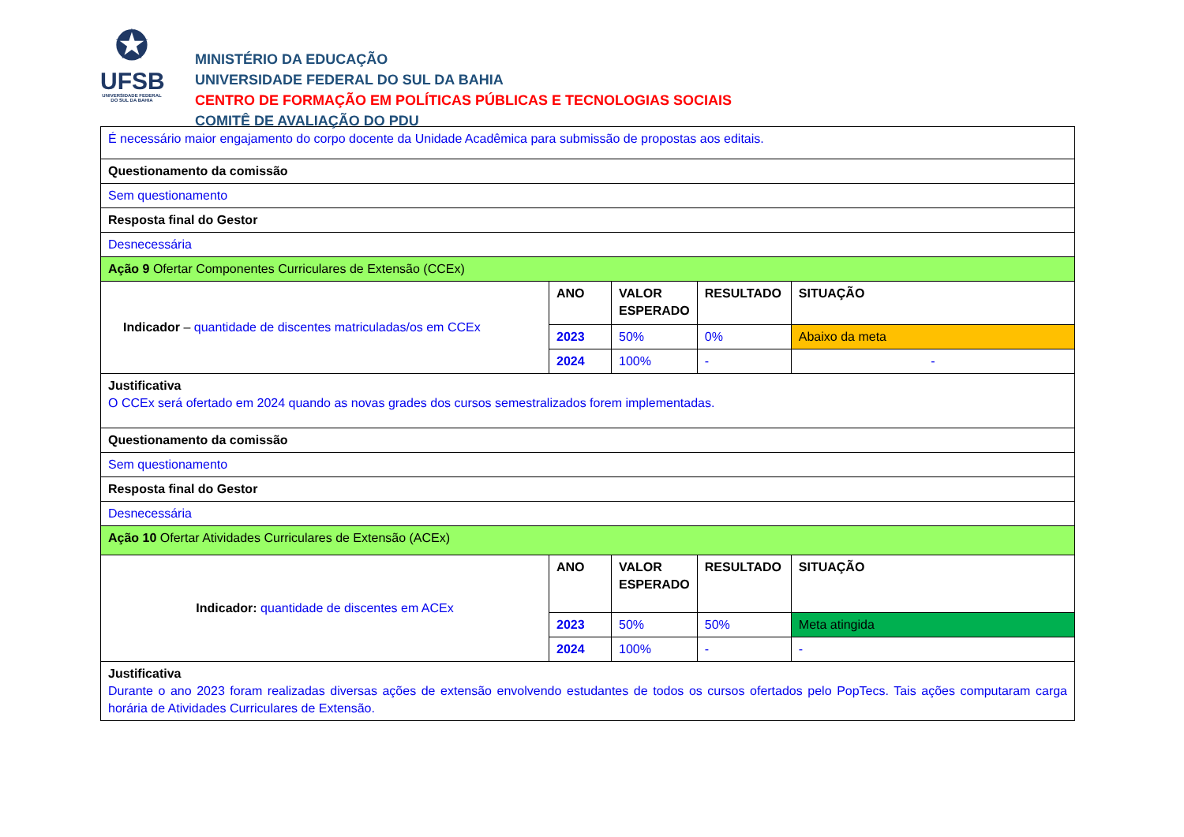✪
UFSB
UNIVERSIDADE FEDERAL
DO SUL DA BAHIA
MINISTÉRIO DA EDUCAÇÃO
UNIVERSIDADE FEDERAL DO SUL DA BAHIA
CENTRO DE FORMAÇÃO EM POLÍTICAS PÚBLICAS E TECNOLOGIAS SOCIAIS
COMITÊ DE AVALIAÇÃO DO PDU
| É necessário maior engajamento do corpo docente da Unidade Acadêmica para submissão de propostas aos editais. | | | | |
| Questionamento da comissão | | | | |
| Sem questionamento | | | | |
| Resposta final do Gestor | | | | |
| Desnecessária | | | | |
| Ação 9 Ofertar Componentes Curriculares de Extensão (CCEx) | | | | |
| Indicador – quantidade de discentes matriculadas/os em CCEx | ANO | VALOR ESPERADO | RESULTADO | SITUAÇÃO |
| | 2023 | 50% | 0% | Abaixo da meta |
| | 2024 | 100% | - | - |
| Justificativa O CCEx será ofertado em 2024 quando as novas grades dos cursos semestralizados forem implementadas. | | | | |
| Questionamento da comissão | | | | |
| Sem questionamento | | | | |
| Resposta final do Gestor | | | | |
| Desnecessária | | | | |
| Ação 10 Ofertar Atividades Curriculares de Extensão (ACEx) | | | | |
| Indicador: quantidade de discentes em ACEx | ANO | VALOR ESPERADO | RESULTADO | SITUAÇÃO |
| | 2023 | 50% | 50% | Meta atingida |
| | 2024 | 100% | - | - |
| Justificativa Durante o ano 2023 foram realizadas diversas ações de extensão envolvendo estudantes de todos os cursos ofertados pelo PopTecs. Tais ações computaram carga horária de Atividades Curriculares de Extensão. | | | | |